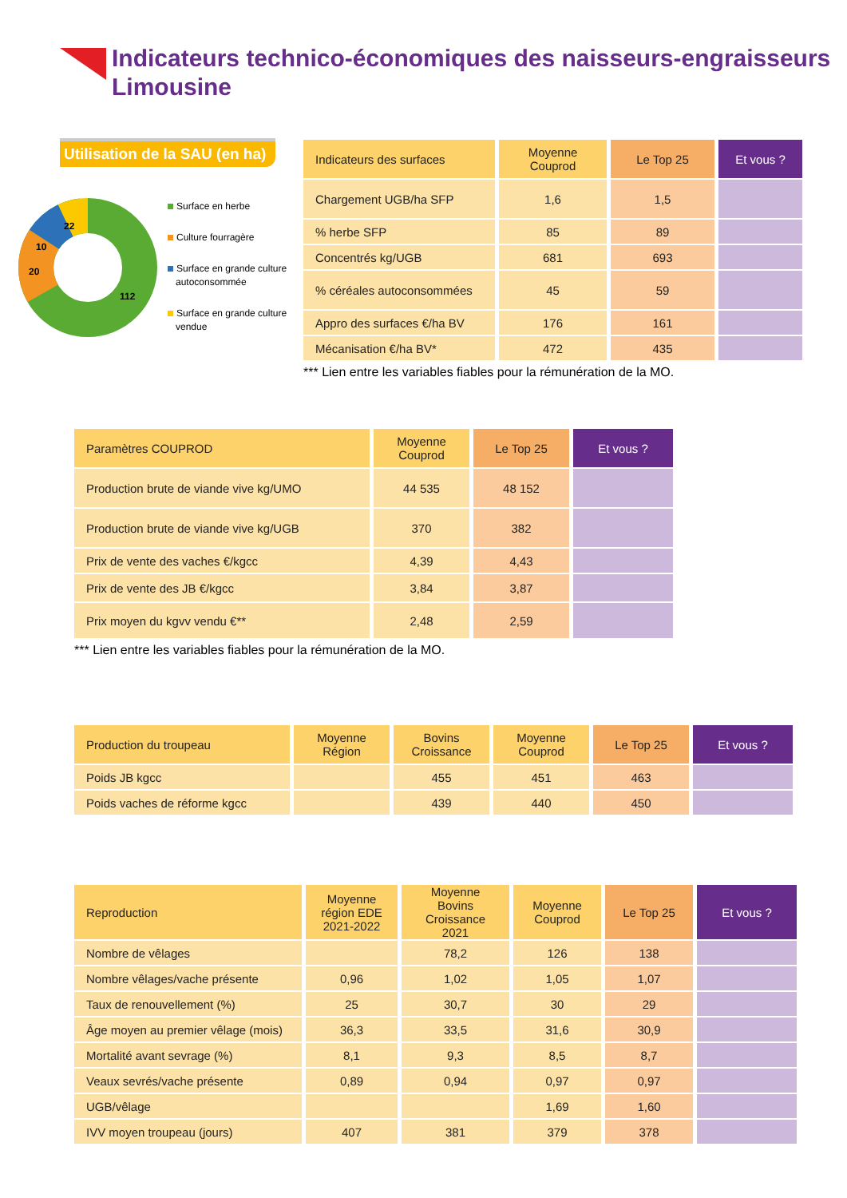Indicateurs technico-économiques des naisseurs-engraisseurs
Limousine
Utilisation de la SAU (en ha)
22
10
20
112
Surface en herbe
Culture fourragère
Surface en grande culture
autoconsommée
Surface en grande culture
vendue
| Indicateurs des surfaces | Moyenne Couprod | Le Top 25 | Et vous ? |
| --- | --- | --- | --- |
| Chargement UGB/ha SFP | 1,6 | 1,5 | |
| % herbe SFP | 85 | 89 | |
| Concentrés kg/UGB | 681 | 693 | |
| % céréales autoconsommées | 45 | 59 | |
| Appro des surfaces €/ha BV | 176 | 161 | |
| Mécanisation €/ha BV* | 472 | 435 | |
*** Lien entre les variables fiables pour la rémunération de la MO.
| Paramètres COUPROD | Moyenne Couprod | Le Top 25 | Et vous ? |
| --- | --- | --- | --- |
| Production brute de viande vive kg/UMO | 44 535 | 48 152 | |
| Production brute de viande vive kg/UGB | 370 | 382 | |
| Prix de vente des vaches €/kgcc | 4,39 | 4,43 | |
| Prix de vente des JB €/kgcc | 3,84 | 3,87 | |
| Prix moyen du kgvv vendu €** | 2,48 | 2,59 | |
*** Lien entre les variables fiables pour la rémunération de la MO.
| Production du troupeau | Moyenne Région | Bovins Croissance | Moyenne Couprod | Le Top 25 | Et vous ? |
| --- | --- | --- | --- | --- | --- |
| Poids JB kgcc | | 455 | 451 | 463 | |
| Poids vaches de réforme kgcc | | 439 | 440 | 450 | |
| Reproduction | Moyenne région EDE 2021-2022 | Moyenne Bovins Croissance 2021 | Moyenne Couprod | Le Top 25 | Et vous ? |
| --- | --- | --- | --- | --- | --- |
| Nombre de vêlages | | 78,2 | 126 | 138 | |
| Nombre vêlages/vache présente | 0,96 | 1,02 | 1,05 | 1,07 | |
| Taux de renouvellement (%) | 25 | 30,7 | 30 | 29 | |
| Âge moyen au premier vêlage (mois) | 36,3 | 33,5 | 31,6 | 30,9 | |
| Mortalité avant sevrage (%) | 8,1 | 9,3 | 8,5 | 8,7 | |
| Veaux sevrés/vache présente | 0,89 | 0,94 | 0,97 | 0,97 | |
| UGB/vêlage | | | 1,69 | 1,60 | |
| IVV moyen troupeau (jours) | 407 | 381 | 379 | 378 | |